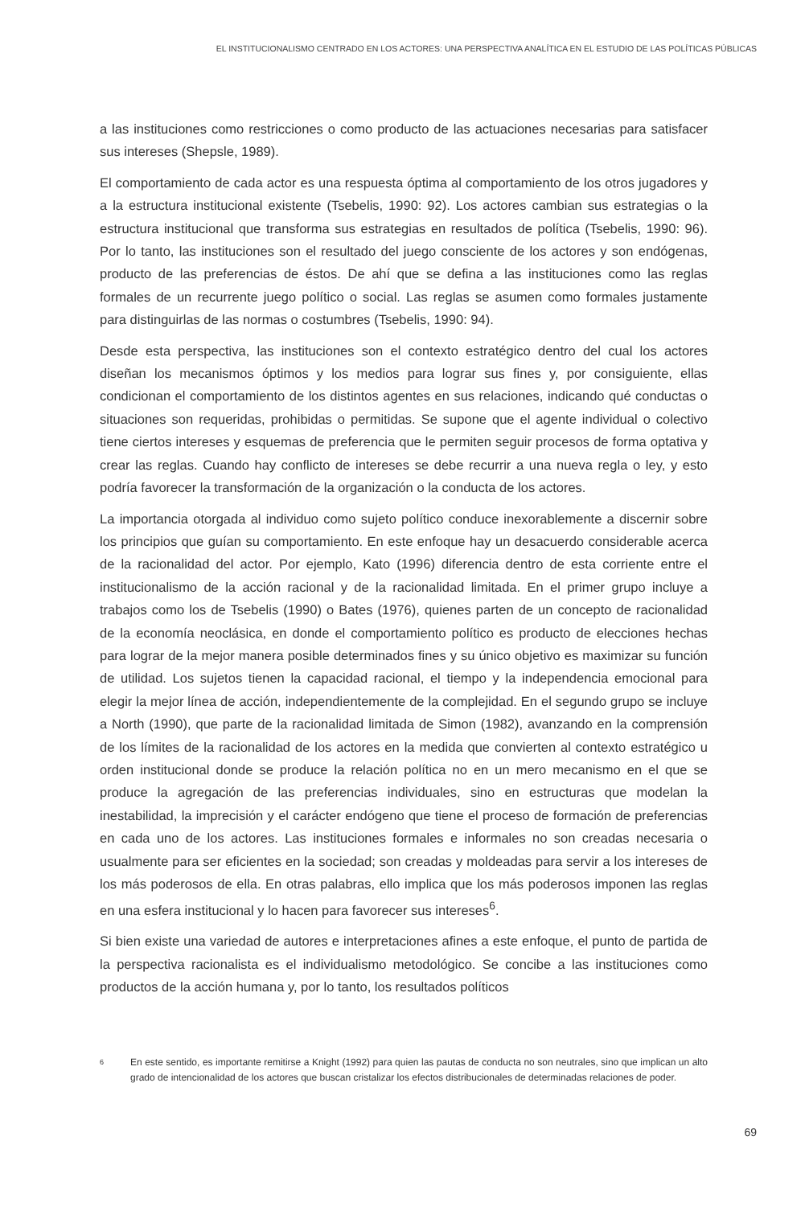EL INSTITUCIONALISMO CENTRADO EN LOS ACTORES: UNA PERSPECTIVA ANALÍTICA EN EL ESTUDIO DE LAS POLÍTICAS PÚBLICAS
a las instituciones como restricciones o como producto de las actuaciones necesarias para satisfacer sus intereses (Shepsle, 1989).
El comportamiento de cada actor es una respuesta óptima al comportamiento de los otros jugadores y a la estructura institucional existente (Tsebelis, 1990: 92). Los actores cambian sus estrategias o la estructura institucional que transforma sus estrategias en resultados de política (Tsebelis, 1990: 96). Por lo tanto, las instituciones son el resultado del juego consciente de los actores y son endógenas, producto de las preferencias de éstos. De ahí que se defina a las instituciones como las reglas formales de un recurrente juego político o social. Las reglas se asumen como formales justamente para distinguirlas de las normas o costumbres (Tsebelis, 1990: 94).
Desde esta perspectiva, las instituciones son el contexto estratégico dentro del cual los actores diseñan los mecanismos óptimos y los medios para lograr sus fines y, por consiguiente, ellas condicionan el comportamiento de los distintos agentes en sus relaciones, indicando qué conductas o situaciones son requeridas, prohibidas o permitidas. Se supone que el agente individual o colectivo tiene ciertos intereses y esquemas de preferencia que le permiten seguir procesos de forma optativa y crear las reglas. Cuando hay conflicto de intereses se debe recurrir a una nueva regla o ley, y esto podría favorecer la transformación de la organización o la conducta de los actores.
La importancia otorgada al individuo como sujeto político conduce inexorablemente a discernir sobre los principios que guían su comportamiento. En este enfoque hay un desacuerdo considerable acerca de la racionalidad del actor. Por ejemplo, Kato (1996) diferencia dentro de esta corriente entre el institucionalismo de la acción racional y de la racionalidad limitada. En el primer grupo incluye a trabajos como los de Tsebelis (1990) o Bates (1976), quienes parten de un concepto de racionalidad de la economía neoclásica, en donde el comportamiento político es producto de elecciones hechas para lograr de la mejor manera posible determinados fines y su único objetivo es maximizar su función de utilidad. Los sujetos tienen la capacidad racional, el tiempo y la independencia emocional para elegir la mejor línea de acción, independientemente de la complejidad. En el segundo grupo se incluye a North (1990), que parte de la racionalidad limitada de Simon (1982), avanzando en la comprensión de los límites de la racionalidad de los actores en la medida que convierten al contexto estratégico u orden institucional donde se produce la relación política no en un mero mecanismo en el que se produce la agregación de las preferencias individuales, sino en estructuras que modelan la inestabilidad, la imprecisión y el carácter endógeno que tiene el proceso de formación de preferencias en cada uno de los actores. Las instituciones formales e informales no son creadas necesaria o usualmente para ser eficientes en la sociedad; son creadas y moldeadas para servir a los intereses de los más poderosos de ella. En otras palabras, ello implica que los más poderosos imponen las reglas en una esfera institucional y lo hacen para favorecer sus intereses<sup>6</sup>.
Si bien existe una variedad de autores e interpretaciones afines a este enfoque, el punto de partida de la perspectiva racionalista es el individualismo metodológico. Se concibe a las instituciones como productos de la acción humana y, por lo tanto, los resultados políticos
6
En este sentido, es importante remitirse a Knight (1992) para quien las pautas de conducta no son neutrales, sino que implican un alto grado de intencionalidad de los actores que buscan cristalizar los efectos distribucionales de determinadas relaciones de poder.
69